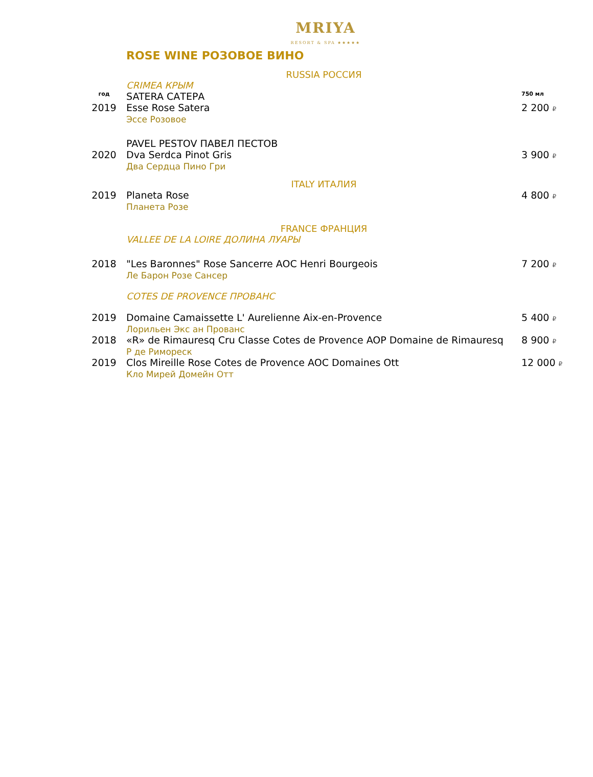MRIYA
RESORT & SPA ★★★★★
ROSE WINE РОЗОВОЕ ВИНО
| | RUSSIA РОССИЯ | |
| | CRIMEA КРЫМ | |
| год | SATERA САТЕРА | 750 мл |
| 2019 | Esse Rose Satera Эссе Розовое | 2 200 ₽ |
| | PAVEL PESTOV ПАВЕЛ ПЕСТОВ | |
| 2020 | Dva Serdca Pinot Gris Два Сердца Пино Гри | 3 900 ₽ |
| | ITALY ИТАЛИЯ | |
| 2019 | Planeta Rose Планета Розе | 4 800 ₽ |
| | FRANCE ФРАНЦИЯ | |
| | VALLEE DE LA LOIRE ДОЛИНА ЛУАРЫ | |
| 2018 | "Les Baronnes" Rose Sancerre AOC Henri Bourgeois Ле Барон Розе Сансер | 7 200 ₽ |
| | COTES DE PROVENCE ПРОВАНС | |
| 2019 | Domaine Camaissette L' Aurelienne Aix-en-Provence Лорильен Экс ан Прованс | 5 400 ₽ |
| 2018 | «R» de Rimauresq Cru Classe Cotes de Provence AOP Domaine de Rimauresq Р де Римореск | 8 900 ₽ |
| 2019 | Clos Mireille Rose Cotes de Provence AOC Domaines Ott Кло Мирей Домейн Отт | 12 000 ₽ |